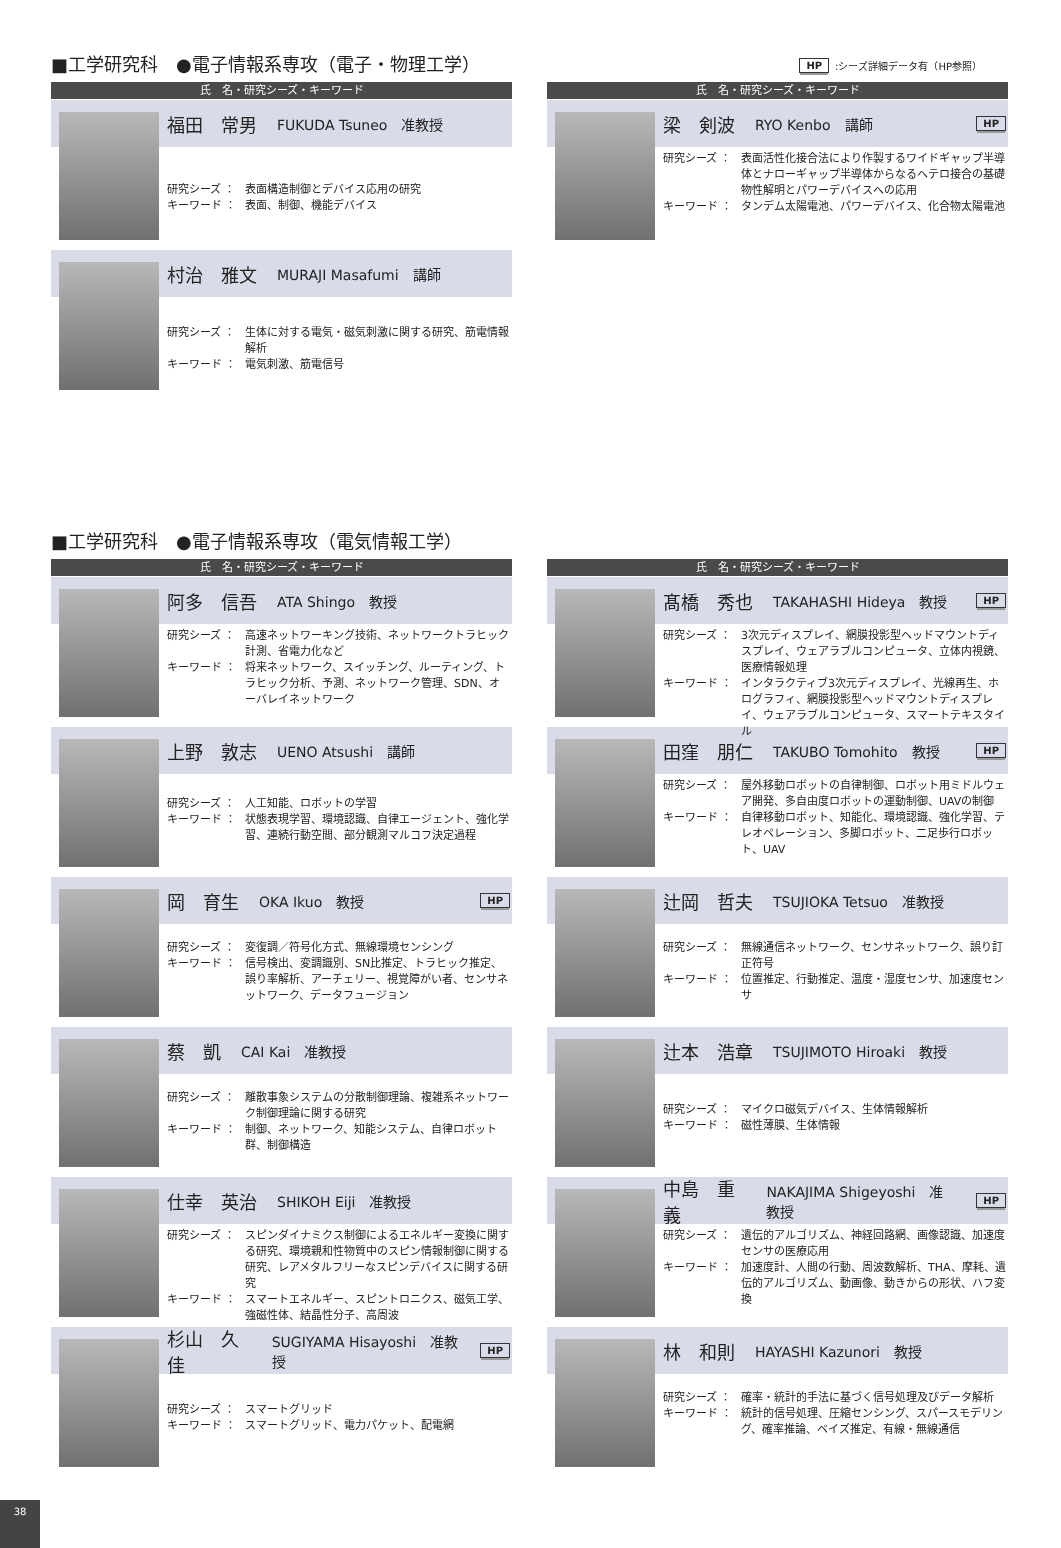■工学研究科　●電子情報系専攻（電子・物理工学）
HP:シーズ詳細データ有（HP参照）
氏　名・研究シーズ・キーワード
福田　常男 FUKUDA Tsuneo　准教授
研究シーズ ： 表面構造制御とデバイス応用の研究
キーワード ： 表面、制御、機能デバイス
村治　雅文 MURAJI Masafumi　講師
研究シーズ ： 生体に対する電気・磁気刺激に関する研究、筋電情報解析
キーワード ： 電気刺激、筋電信号
氏　名・研究シーズ・キーワード
梁　剣波 RYO Kenbo　講師 HP
研究シーズ ： 表面活性化接合法により作製するワイドギャップ半導体とナローギャップ半導体からなるヘテロ接合の基礎物性解明とパワーデバイスへの応用
キーワード ： タンデム太陽電池、パワーデバイス、化合物太陽電池
■工学研究科　●電子情報系専攻（電気情報工学）
氏　名・研究シーズ・キーワード
阿多　信吾 ATA Shingo　教授
研究シーズ ： 高速ネットワーキング技術、ネットワークトラヒック計測、省電力化など
キーワード ： 将来ネットワーク、スイッチング、ルーティング、トラヒック分析、予測、ネットワーク管理、SDN、オーバレイネットワーク
上野　敦志 UENO Atsushi　講師
研究シーズ ： 人工知能、ロボットの学習
キーワード ： 状態表現学習、環境認識、自律エージェント、強化学習、連続行動空間、部分観測マルコフ決定過程
岡　育生 OKA Ikuo　教授 HP
研究シーズ ： 変復調／符号化方式、無線環境センシング
キーワード ： 信号検出、変調識別、SN比推定、トラヒック推定、誤り率解析、アーチェリー、視覚障がい者、センサネットワーク、データフュージョン
蔡　凱 CAI Kai　准教授
研究シーズ ： 離散事象システムの分散制御理論、複雑系ネットワーク制御理論に関する研究
キーワード ： 制御、ネットワーク、知能システム、自律ロボット群、制御構造
仕幸　英治 SHIKOH Eiji　准教授
研究シーズ ： スピンダイナミクス制御によるエネルギー変換に関する研究、環境親和性物質中のスピン情報制御に関する研究、レアメタルフリーなスピンデバイスに関する研究
キーワード ： スマートエネルギー、スピントロニクス、磁気工学、強磁性体、結晶性分子、高周波
杉山　久佳 SUGIYAMA Hisayoshi　准教授 HP
研究シーズ ： スマートグリッド
キーワード ： スマートグリッド、電力パケット、配電網
氏　名・研究シーズ・キーワード
髙橋　秀也 TAKAHASHI Hideya　教授 HP
研究シーズ ： 3次元ディスプレイ、網膜投影型ヘッドマウントディスプレイ、ウェアラブルコンピュータ、立体内視鏡、医療情報処理
キーワード ： インタラクティブ3次元ディスプレイ、光線再生、ホログラフィ、網膜投影型ヘッドマウントディスプレイ、ウェアラブルコンピュータ、スマートテキスタイル
田窪　朋仁 TAKUBO Tomohito　教授 HP
研究シーズ ： 屋外移動ロボットの自律制御、ロボット用ミドルウェア開発、多自由度ロボットの運動制御、UAVの制御
キーワード ： 自律移動ロボット、知能化、環境認識、強化学習、テレオペレーション、多脚ロボット、二足歩行ロボット、UAV
辻岡　哲夫 TSUJIOKA Tetsuo　准教授
研究シーズ ： 無線通信ネットワーク、センサネットワーク、誤り訂正符号
キーワード ： 位置推定、行動推定、温度・湿度センサ、加速度センサ
辻本　浩章 TSUJIMOTO Hiroaki　教授
研究シーズ ： マイクロ磁気デバイス、生体情報解析
キーワード ： 磁性薄膜、生体情報
中島　重義 NAKAJIMA Shigeyoshi　准教授 HP
研究シーズ ： 遺伝的アルゴリズム、神経回路網、画像認識、加速度センサの医療応用
キーワード ： 加速度計、人間の行動、周波数解析、THA、摩耗、遺伝的アルゴリズム、動画像、動きからの形状、ハフ変換
林　和則 HAYASHI Kazunori　教授
研究シーズ ： 確率・統計的手法に基づく信号処理及びデータ解析
キーワード ： 統計的信号処理、圧縮センシング、スパースモデリング、確率推論、ベイズ推定、有線・無線通信
38